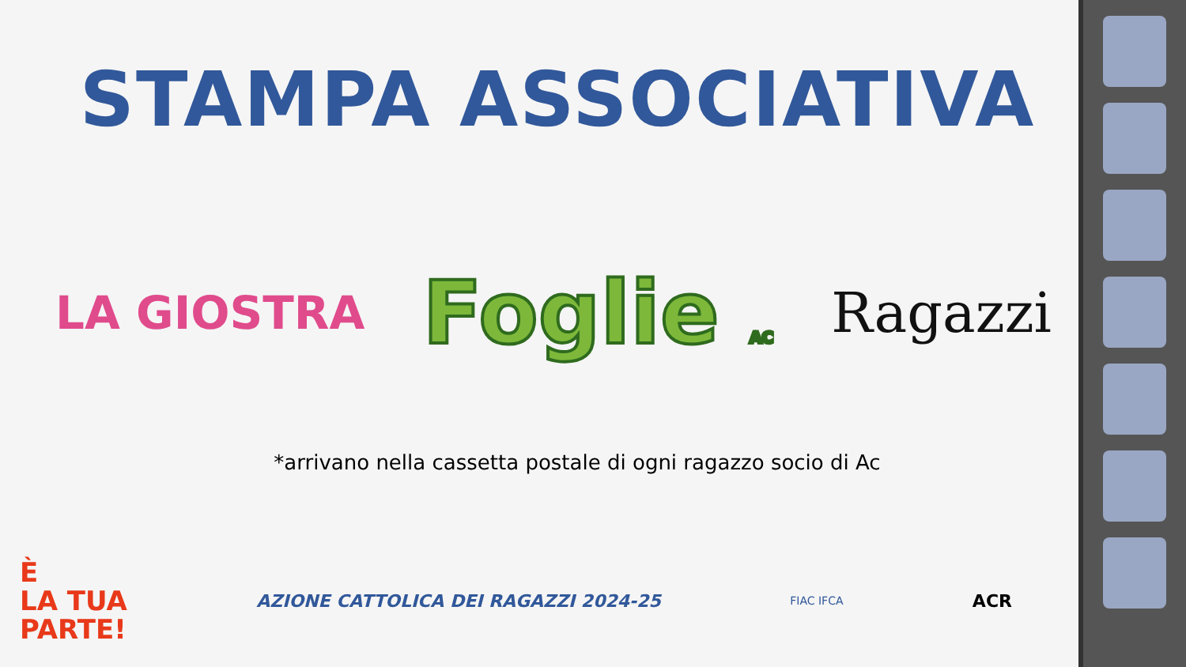STAMPA ASSOCIATIVA
LA GIOSTRA Foglie AC Ragazzi
*arrivano nella cassetta postale di ogni ragazzo socio di Ac
È
LA TUA
PARTE!
AZIONE CATTOLICA DEI RAGAZZI 2024-25
FIAC IFCA
ACR